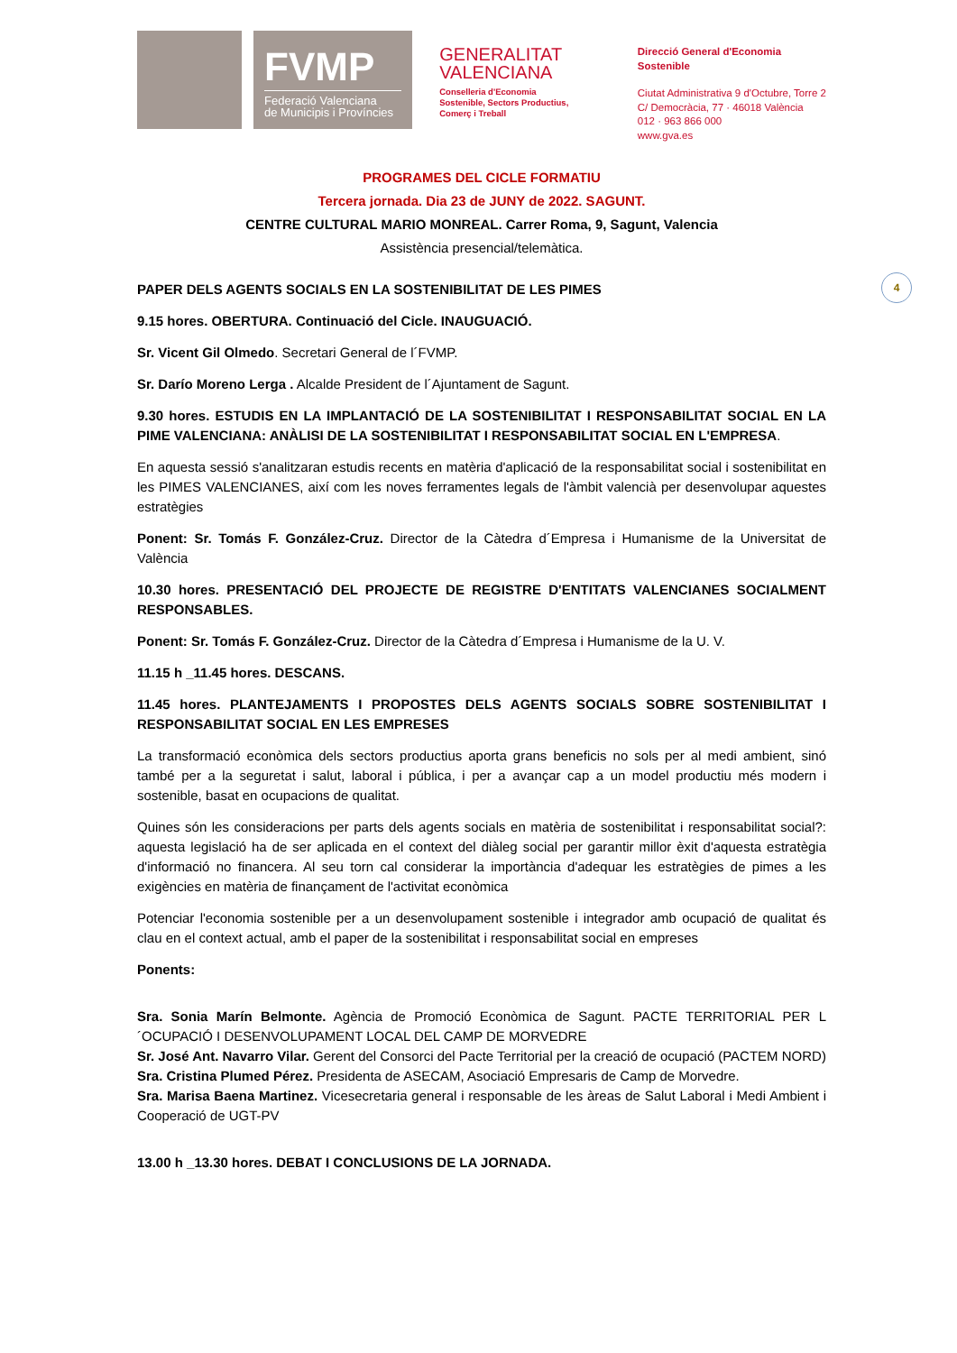FVMP
Federació Valenciana
de Municipis i Províncies
GENERALITAT
VALENCIANA
Conselleria d'Economia
Sostenible, Sectors Productius,
Comerç i Treball
Direcció General d'Economia Sostenible
Ciutat Administrativa 9 d'Octubre, Torre 2
C/ Democràcia, 77 · 46018 València
012 · 963 866 000
www.gva.es
PROGRAMES DEL CICLE FORMATIU
Tercera jornada. Dia 23 de JUNY de 2022. SAGUNT.
CENTRE CULTURAL MARIO MONREAL. Carrer Roma, 9, Sagunt, Valencia
Assistència presencial/telemàtica.
4
PAPER DELS AGENTS SOCIALS EN LA SOSTENIBILITAT DE LES PIMES
9.15 hores. OBERTURA. Continuació del Cicle. INAUGUACIÓ.
Sr. Vicent Gil Olmedo. Secretari General de l´FVMP.
Sr. Darío Moreno Lerga . Alcalde President de l´Ajuntament de Sagunt.
9.30 hores. ESTUDIS EN LA IMPLANTACIÓ DE LA SOSTENIBILITAT I RESPONSABILITAT SOCIAL EN LA PIME VALENCIANA: ANÀLISI DE LA SOSTENIBILITAT I RESPONSABILITAT SOCIAL EN L'EMPRESA.
En aquesta sessió s'analitzaran estudis recents en matèria d'aplicació de la responsabilitat social i sostenibilitat en les PIMES VALENCIANES, així com les noves ferramentes legals de l'àmbit valencià per desenvolupar aquestes estratègies
Ponent: Sr. Tomás F. González-Cruz. Director de la Càtedra d´Empresa i Humanisme de la Universitat de València
10.30 hores. PRESENTACIÓ DEL PROJECTE DE REGISTRE D'ENTITATS VALENCIANES SOCIALMENT RESPONSABLES.
Ponent: Sr. Tomás F. González-Cruz. Director de la Càtedra d´Empresa i Humanisme de la U. V.
11.15 h _11.45 hores. DESCANS.
11.45 hores. PLANTEJAMENTS I PROPOSTES DELS AGENTS SOCIALS SOBRE SOSTENIBILITAT I RESPONSABILITAT SOCIAL EN LES EMPRESES
La transformació econòmica dels sectors productius aporta grans beneficis no sols per al medi ambient, sinó també per a la seguretat i salut, laboral i pública, i per a avançar cap a un model productiu més modern i sostenible, basat en ocupacions de qualitat.
Quines són les consideracions per parts dels agents socials en matèria de sostenibilitat i responsabilitat social?: aquesta legislació ha de ser aplicada en el context del diàleg social per garantir millor èxit d'aquesta estratègia d'informació no financera. Al seu torn cal considerar la importància d'adequar les estratègies de pimes a les exigències en matèria de finançament de l'activitat econòmica
Potenciar l'economia sostenible per a un desenvolupament sostenible i integrador amb ocupació de qualitat és clau en el context actual, amb el paper de la sostenibilitat i responsabilitat social en empreses
Ponents:
Sra. Sonia Marín Belmonte. Agència de Promoció Econòmica de Sagunt. PACTE TERRITORIAL PER L´OCUPACIÓ I DESENVOLUPAMENT LOCAL DEL CAMP DE MORVEDRE
Sr. José Ant. Navarro Vilar. Gerent del Consorci del Pacte Territorial per la creació de ocupació (PACTEM NORD)
Sra. Cristina Plumed Pérez. Presidenta de ASECAM, Asociació Empresaris de Camp de Morvedre.
Sra. Marisa Baena Martinez. Vicesecretaria general i responsable de les àreas de Salut Laboral i Medi Ambient i Cooperació de UGT-PV
13.00 h _13.30 hores. DEBAT I CONCLUSIONS DE LA JORNADA.